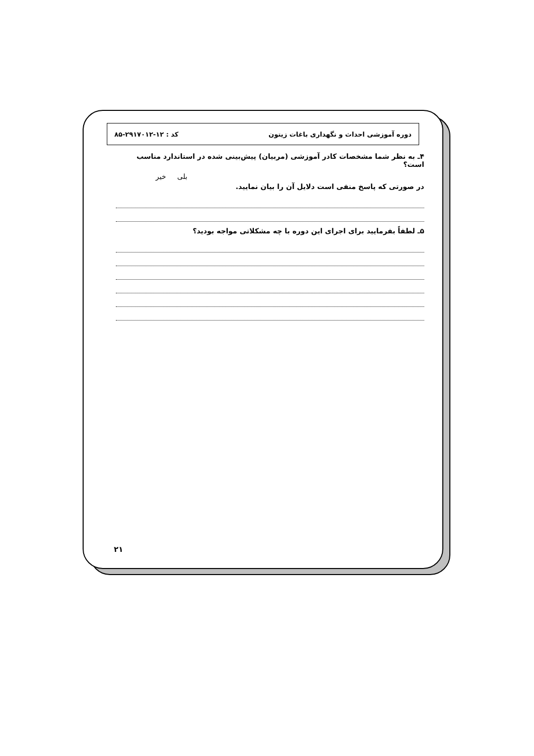دوره آموزشی احداث و نگهداری باغات زیتون کد : ۱۲-۲۹۱۷۰۱۲-۸۵
۴ـ به نظر شما مشخصات کادر آموزشی (مربیان) پیش‌بینی شده در استاندارد مناسب است؟
بلی خیر
در صورتی که پاسخ منفی است دلایل آن را بیان نمایید.
۵ـ لطفاً بفرمایید برای اجرای این دوره با چه مشکلاتی مواجه بودید؟
۲۱